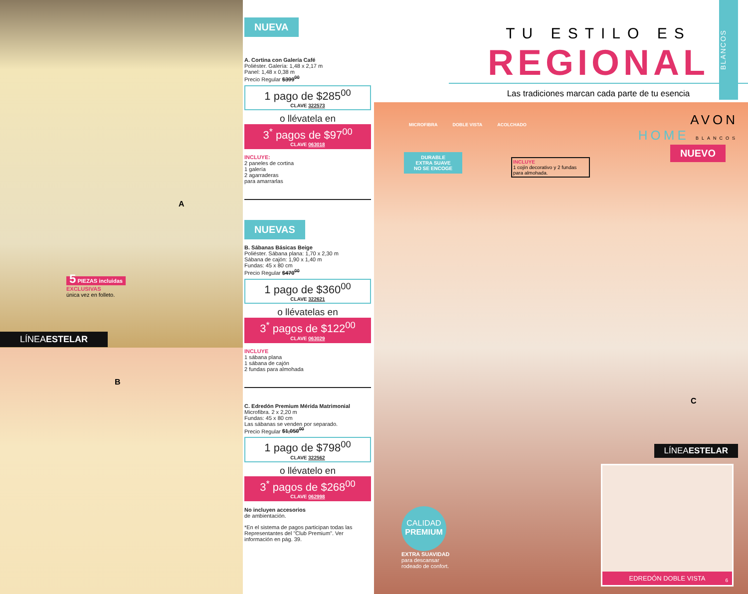A
5 PIEZAS incluidas
EXCLUSIVAS
única vez en folleto.
LÍNEAESTELAR
B
NUEVA
A. Cortina con Galería Café
Poliéster. Galería: 1,48 x 2,17 m
Panel: 1,48 x 0,38 m
Precio Regular $399<sup>00</sup>
1 pago de $285<sup>00</sup>
CLAVE 322573
o llévatela en
3<sup>*</sup> pagos de $97<sup>00</sup>
CLAVE 063018
INCLUYE:
2 paneles de cortina
1 galería
2 agarraderas
para amarrarlas
NUEVAS
B. Sábanas Básicas Beige
Poliéster. Sábana plana: 1,70 x 2,30 m
Sábana de cajón: 1,90 x 1,40 m
Fundas: 45 x 80 cm
Precio Regular $470<sup>00</sup>
1 pago de $360<sup>00</sup>
CLAVE 322621
o llévatelas en
3<sup>*</sup> pagos de $122<sup>00</sup>
CLAVE 063029
INCLUYE
1 sábana plana
1 sábana de cajón
2 fundas para almohada
C. Edredón Premium Mérida Matrimonial Microfibra. 2 x 2,20 m
Fundas: 45 x 80 cm
Las sábanas se venden por separado.
Precio Regular $1,050<sup>00</sup>
1 pago de $798<sup>00</sup>
CLAVE 322562
o llévatelo en
3<sup>*</sup> pagos de $268<sup>00</sup>
CLAVE 062998
No incluyen accesorios
de ambientación.
*En el sistema de pagos participan todas las Representantes del "Club Premium". Ver información en pág. 39.
BLANCOS
TU ESTILO ES
REGIONAL
Las tradiciones marcan cada parte de tu esencia
MICROFIBRA DOBLE VISTA ACOLCHADO
DURABLE
EXTRA SUAVE
NO SE ENCOGE
AVON
HOME BLANCOS
NUEVO
INCLUYE
1 cojín decorativo y 2 fundas para almohada.
C
LÍNEAESTELAR
CALIDAD
PREMIUM
EXTRA SUAVIDAD
para descansar
rodeado de confort.
EDREDÓN DOBLE VISTA
6